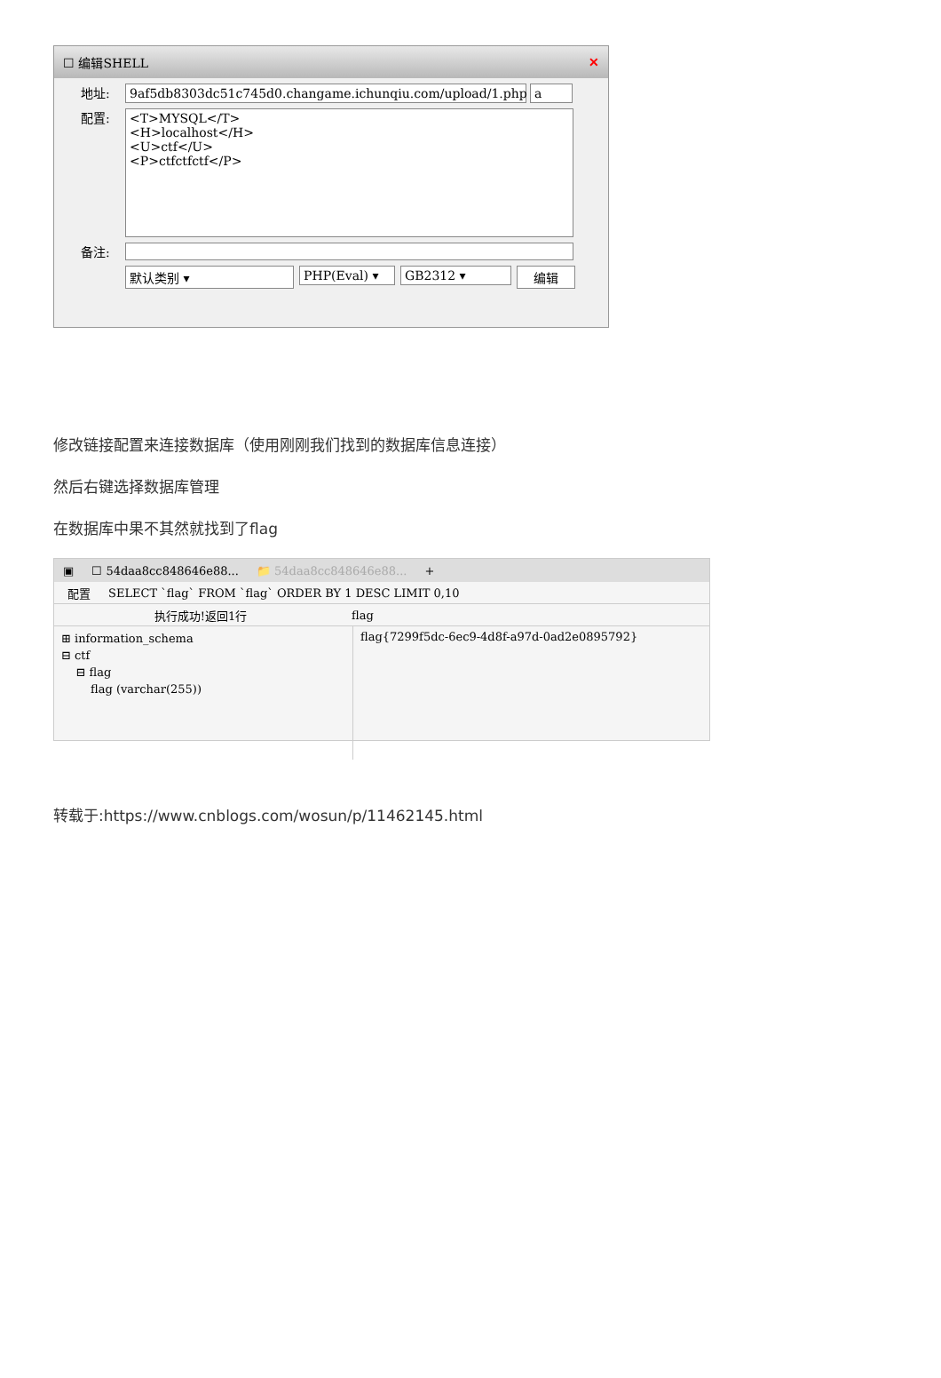☐ 编辑SHELL ✕
地址: 9af5db8303dc51c745d0.changame.ichunqiu.com/upload/1.php
a
配置:
<T>MYSQL</T>
<H>localhost</H>
<U>ctf</U>
<P>ctfctfctf</P>
备注:
默认类别 ▾ PHP(Eval) ▾ GB2312 ▾ 编辑
修改链接配置来连接数据库（使用刚刚我们找到的数据库信息连接）
然后右键选择数据库管理
在数据库中果不其然就找到了flag
▣ ☐ 54daa8cc848646e88... 📁 54daa8cc848646e88... +
配置 SELECT `flag` FROM `flag` ORDER BY 1 DESC LIMIT 0,10
执行成功!返回1行 flag
⊞ information_schema
⊟ ctf
⊟ flag
flag (varchar(255))
flag{7299f5dc-6ec9-4d8f-a97d-0ad2e0895792}
转载于:https://www.cnblogs.com/wosun/p/11462145.html